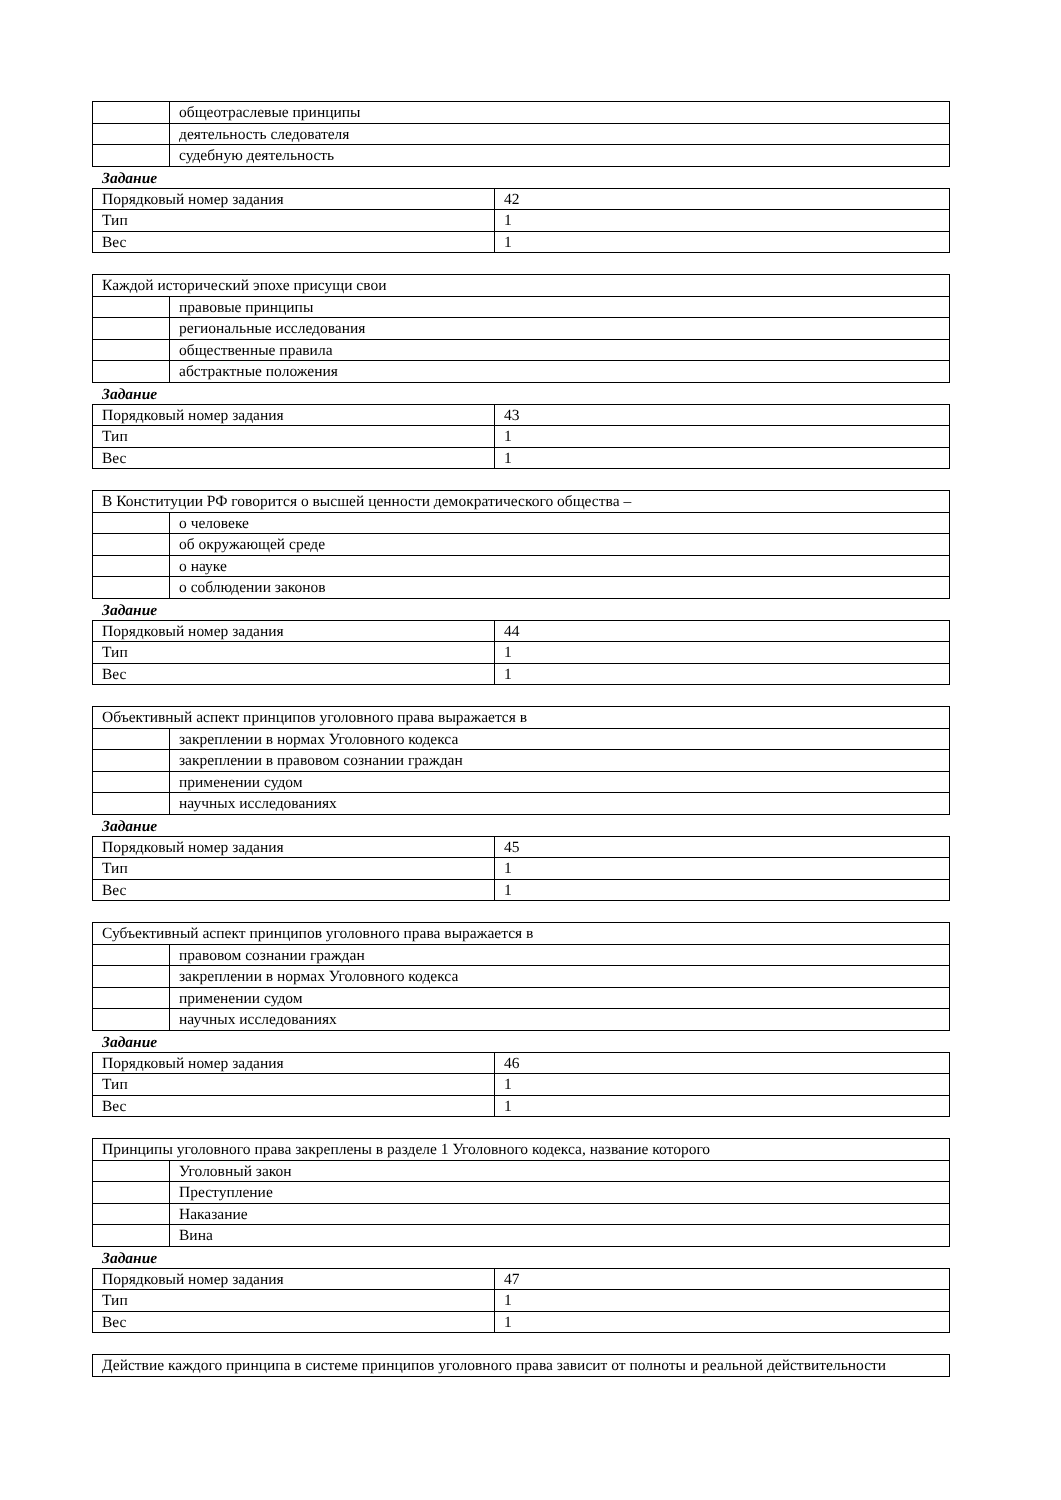| | общеотраслевые принципы |
| | деятельность следователя |
| | судебную деятельность |
Задание
| Порядковый номер задания | 42 |
| Тип | 1 |
| Вес | 1 |
| Каждой исторический эпохе присущи свои | |
| | правовые принципы |
| | региональные исследования |
| | общественные правила |
| | абстрактные положения |
Задание
| Порядковый номер задания | 43 |
| Тип | 1 |
| Вес | 1 |
| В Конституции РФ говорится о высшей ценности демократического общества – | |
| | о человеке |
| | об окружающей среде |
| | о науке |
| | о соблюдении законов |
Задание
| Порядковый номер задания | 44 |
| Тип | 1 |
| Вес | 1 |
| Объективный аспект принципов уголовного права выражается в | |
| | закреплении в нормах Уголовного кодекса |
| | закреплении в правовом сознании граждан |
| | применении судом |
| | научных исследованиях |
Задание
| Порядковый номер задания | 45 |
| Тип | 1 |
| Вес | 1 |
| Субъективный аспект принципов уголовного права выражается в | |
| | правовом сознании граждан |
| | закреплении в нормах Уголовного кодекса |
| | применении судом |
| | научных исследованиях |
Задание
| Порядковый номер задания | 46 |
| Тип | 1 |
| Вес | 1 |
| Принципы уголовного права закреплены в разделе 1 Уголовного кодекса, название которого | |
| | Уголовный закон |
| | Преступление |
| | Наказание |
| | Вина |
Задание
| Порядковый номер задания | 47 |
| Тип | 1 |
| Вес | 1 |
| Действие каждого принципа в системе принципов уголовного права зависит от полноты и реальной действительности |